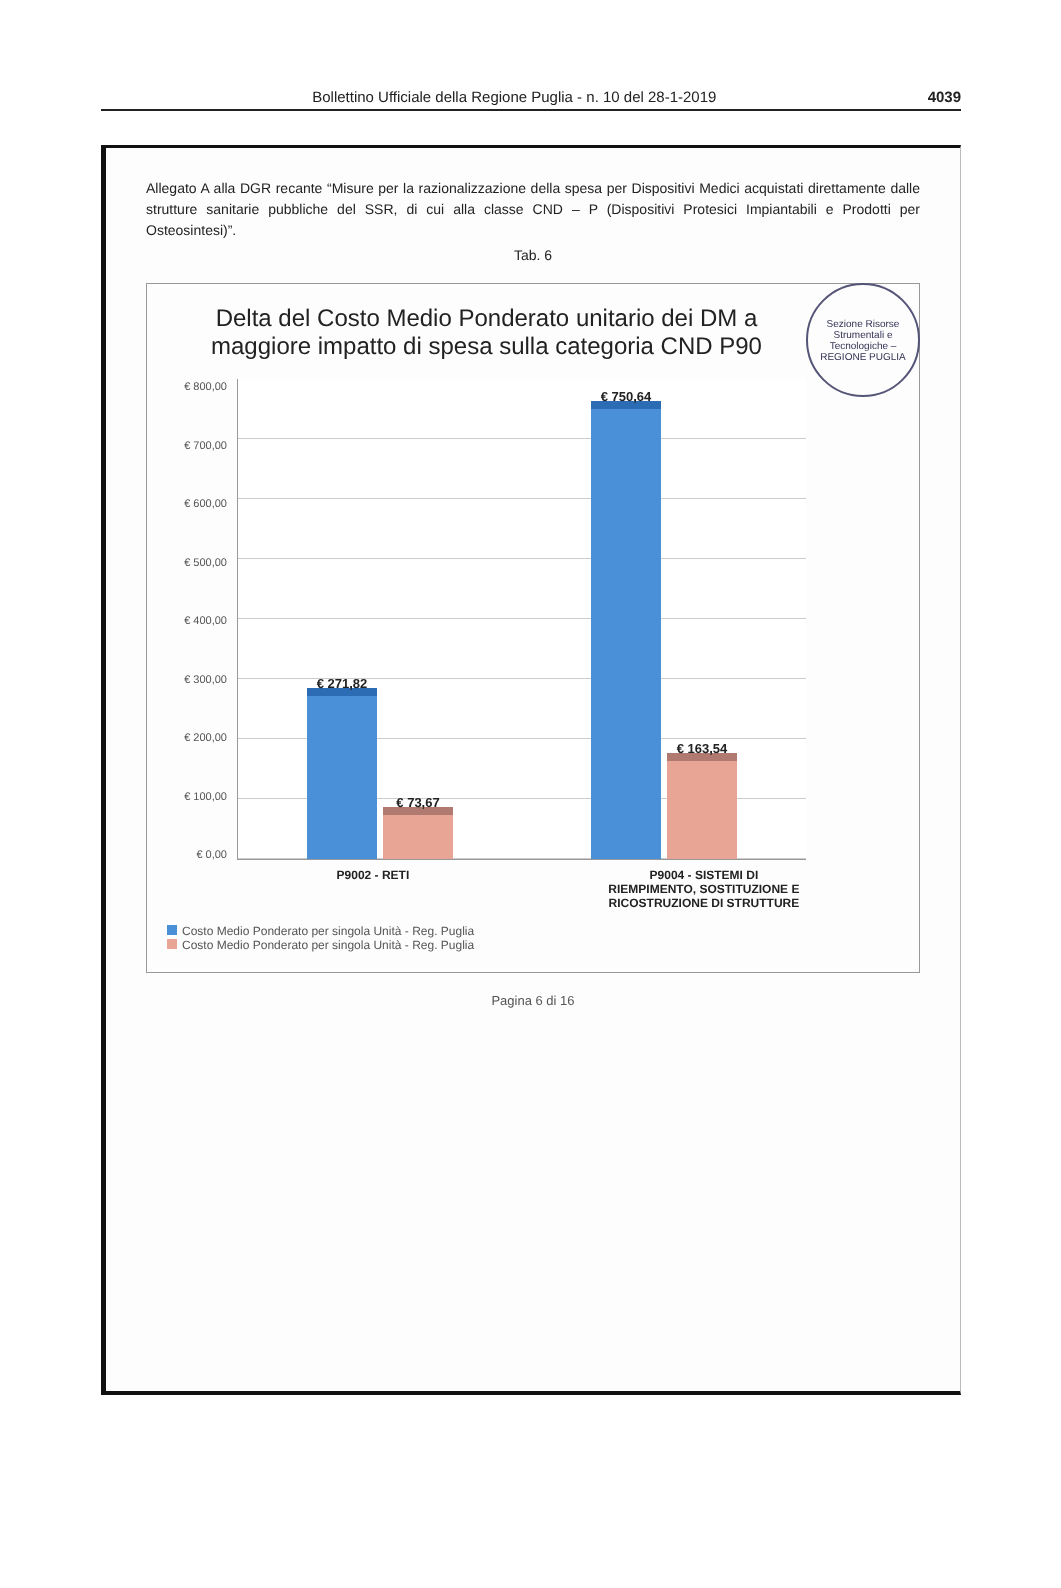Bollettino Ufficiale della Regione Puglia - n. 10 del 28-1-2019 4039
Allegato A alla DGR recante “Misure per la razionalizzazione della spesa per Dispositivi Medici acquistati direttamente dalle strutture sanitarie pubbliche del SSR, di cui alla classe CND – P (Dispositivi Protesici Impiantabili e Prodotti per Osteosintesi)”.
Tab. 6
Sezione Risorse Strumentali e Tecnologiche – REGIONE PUGLIA
Delta del Costo Medio Ponderato unitario dei DM a maggiore impatto di spesa sulla categoria CND P90
€ 800,00
€ 700,00
€ 600,00
€ 500,00
€ 400,00
€ 300,00
€ 200,00
€ 100,00
€ 0,00
€ 271,82
€ 73,67
€ 750,64
€ 163,54
P9002 - RETI P9004 - SISTEMI DI
RIEMPIMENTO, SOSTITUZIONE E
RICOSTRUZIONE DI STRUTTURE
Costo Medio Ponderato per singola Unità - Reg. Puglia
Costo Medio Ponderato per singola Unità - Reg. Puglia
Pagina 6 di 16